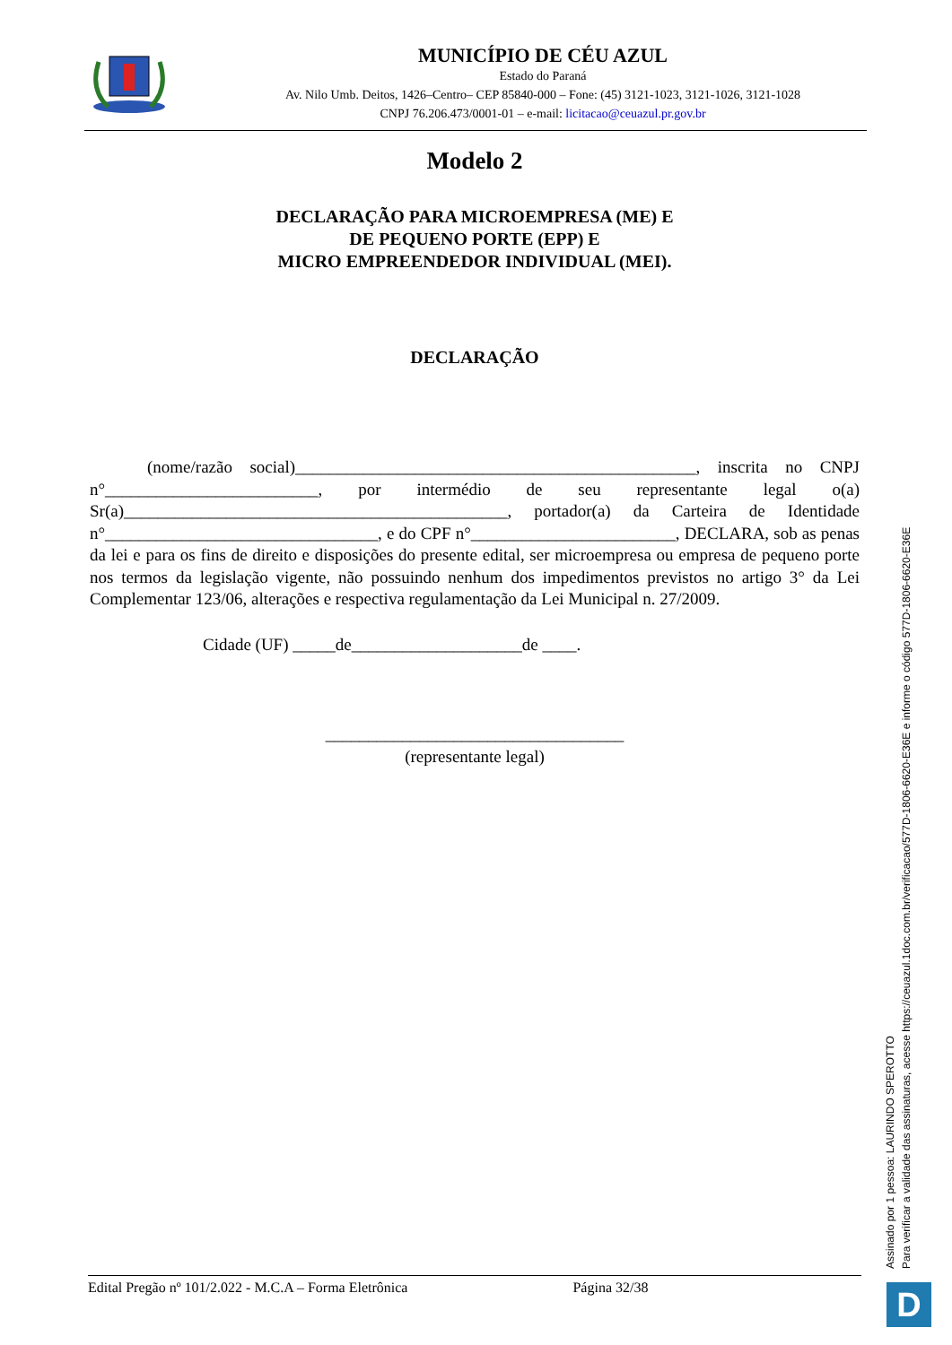MUNICÍPIO DE CÉU AZUL
Estado do Paraná
Av. Nilo Umb. Deitos, 1426–Centro– CEP 85840-000 – Fone: (45) 3121-1023, 3121-1026, 3121-1028
CNPJ 76.206.473/0001-01 – e-mail: licitacao@ceuazul.pr.gov.br
Modelo 2
DECLARAÇÃO PARA MICROEMPRESA (ME) E
DE PEQUENO PORTE (EPP) E
MICRO EMPREENDEDOR INDIVIDUAL (MEI).
DECLARAÇÃO
(nome/razão social)_______________________________________________, inscrita no CNPJ n°_________________________, por intermédio de seu representante legal o(a) Sr(a)_____________________________________________, portador(a) da Carteira de Identidade n°________________________________, e do CPF n°________________________, DECLARA, sob as penas da lei e para os fins de direito e disposições do presente edital, ser microempresa ou empresa de pequeno porte nos termos da legislação vigente, não possuindo nenhum dos impedimentos previstos no artigo 3° da Lei Complementar 123/06, alterações e respectiva regulamentação da Lei Municipal n. 27/2009.
Cidade (UF) _____de____________________de ____.
___________________________________
(representante legal)
Assinado por 1 pessoa: LAURINDO SPEROTTO
Para verificar a validade das assinaturas, acesse https://ceuazul.1doc.com.br/verificacao/577D-1806-6620-E36E e informe o código 577D-1806-6620-E36E
Edital Pregão nº 101/2.022 - M.C.A – Forma Eletrônica Página 32/38 D